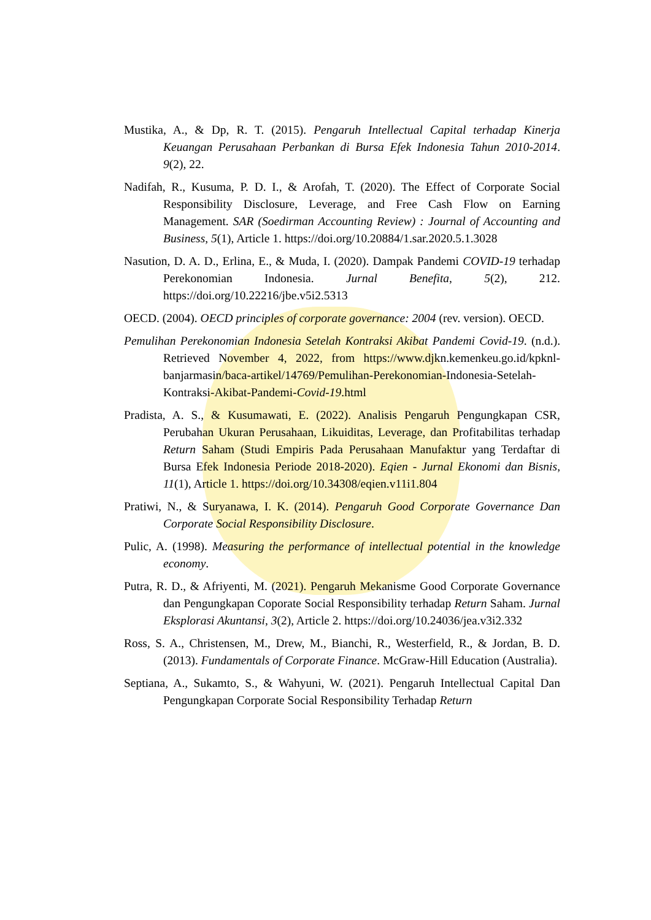Mustika, A., & Dp, R. T. (2015). Pengaruh Intellectual Capital terhadap Kinerja Keuangan Perusahaan Perbankan di Bursa Efek Indonesia Tahun 2010-2014. 9(2), 22.
Nadifah, R., Kusuma, P. D. I., & Arofah, T. (2020). The Effect of Corporate Social Responsibility Disclosure, Leverage, and Free Cash Flow on Earning Management. SAR (Soedirman Accounting Review) : Journal of Accounting and Business, 5(1), Article 1. https://doi.org/10.20884/1.sar.2020.5.1.3028
Nasution, D. A. D., Erlina, E., & Muda, I. (2020). Dampak Pandemi COVID-19 terhadap Perekonomian Indonesia. Jurnal Benefita, 5(2), 212. https://doi.org/10.22216/jbe.v5i2.5313
OECD. (2004). OECD principles of corporate governance: 2004 (rev. version). OECD.
Pemulihan Perekonomian Indonesia Setelah Kontraksi Akibat Pandemi Covid-19. (n.d.). Retrieved November 4, 2022, from https://www.djkn.kemenkeu.go.id/kpknl-banjarmasin/baca-artikel/14769/Pemulihan-Perekonomian-Indonesia-Setelah-Kontraksi-Akibat-Pandemi-Covid-19.html
Pradista, A. S., & Kusumawati, E. (2022). Analisis Pengaruh Pengungkapan CSR, Perubahan Ukuran Perusahaan, Likuiditas, Leverage, dan Profitabilitas terhadap Return Saham (Studi Empiris Pada Perusahaan Manufaktur yang Terdaftar di Bursa Efek Indonesia Periode 2018-2020). Eqien - Jurnal Ekonomi dan Bisnis, 11(1), Article 1. https://doi.org/10.34308/eqien.v11i1.804
Pratiwi, N., & Suryanawa, I. K. (2014). Pengaruh Good Corporate Governance Dan Corporate Social Responsibility Disclosure.
Pulic, A. (1998). Measuring the performance of intellectual potential in the knowledge economy.
Putra, R. D., & Afriyenti, M. (2021). Pengaruh Mekanisme Good Corporate Governance dan Pengungkapan Coporate Social Responsibility terhadap Return Saham. Jurnal Eksplorasi Akuntansi, 3(2), Article 2. https://doi.org/10.24036/jea.v3i2.332
Ross, S. A., Christensen, M., Drew, M., Bianchi, R., Westerfield, R., & Jordan, B. D. (2013). Fundamentals of Corporate Finance. McGraw-Hill Education (Australia).
Septiana, A., Sukamto, S., & Wahyuni, W. (2021). Pengaruh Intellectual Capital Dan Pengungkapan Corporate Social Responsibility Terhadap Return